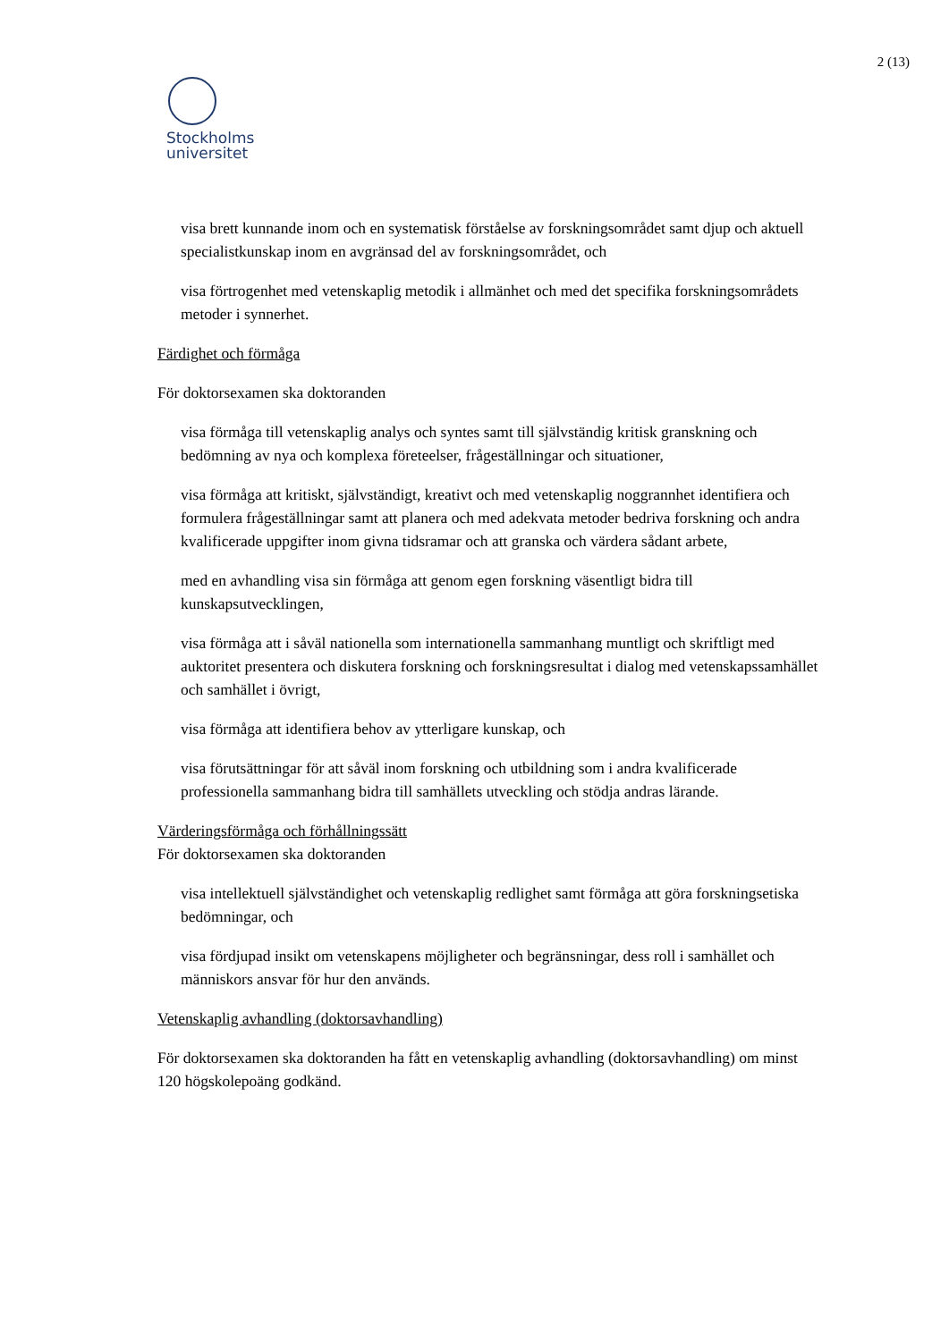2 (13)
Stockholms
universitet
visa brett kunnande inom och en systematisk förståelse av forskningsområdet samt djup och aktuell specialistkunskap inom en avgränsad del av forskningsområdet, och
visa förtrogenhet med vetenskaplig metodik i allmänhet och med det specifika forskningsområdets metoder i synnerhet.
Färdighet och förmåga
För doktorsexamen ska doktoranden
visa förmåga till vetenskaplig analys och syntes samt till självständig kritisk granskning och bedömning av nya och komplexa företeelser, frågeställningar och situationer,
visa förmåga att kritiskt, självständigt, kreativt och med vetenskaplig noggrannhet identifiera och formulera frågeställningar samt att planera och med adekvata metoder bedriva forskning och andra kvalificerade uppgifter inom givna tidsramar och att granska och värdera sådant arbete,
med en avhandling visa sin förmåga att genom egen forskning väsentligt bidra till kunskapsutvecklingen,
visa förmåga att i såväl nationella som internationella sammanhang muntligt och skriftligt med auktoritet presentera och diskutera forskning och forskningsresultat i dialog med vetenskapssamhället och samhället i övrigt,
visa förmåga att identifiera behov av ytterligare kunskap, och
visa förutsättningar för att såväl inom forskning och utbildning som i andra kvalificerade professionella sammanhang bidra till samhällets utveckling och stödja andras lärande.
Värderingsförmåga och förhållningssätt
För doktorsexamen ska doktoranden
visa intellektuell självständighet och vetenskaplig redlighet samt förmåga att göra forskningsetiska bedömningar, och
visa fördjupad insikt om vetenskapens möjligheter och begränsningar, dess roll i samhället och människors ansvar för hur den används.
Vetenskaplig avhandling (doktorsavhandling)
För doktorsexamen ska doktoranden ha fått en vetenskaplig avhandling (doktorsavhandling) om minst 120 högskolepoäng godkänd.